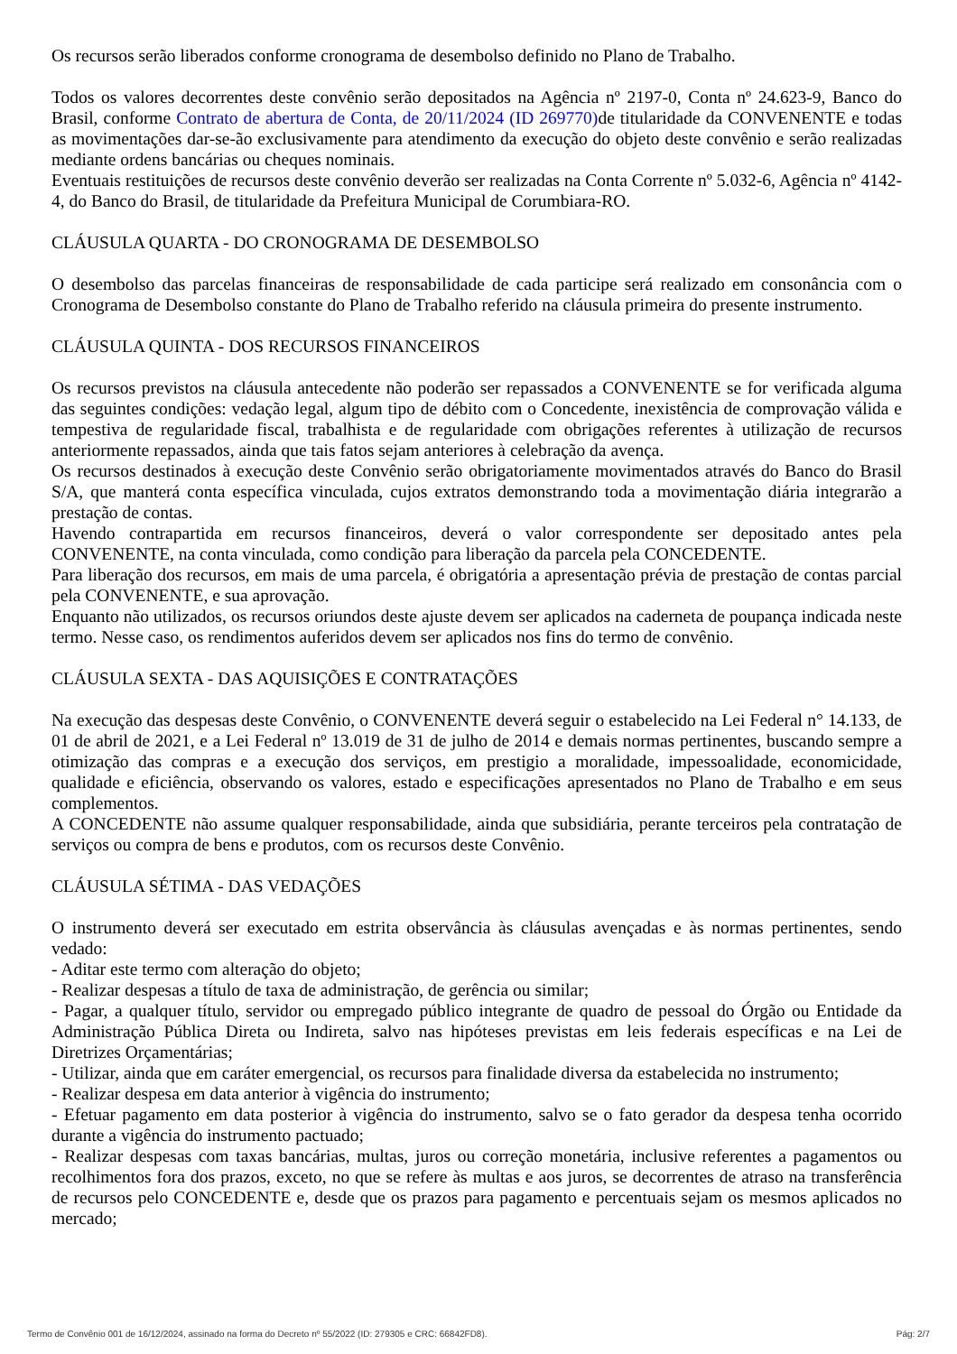Os recursos serão liberados conforme cronograma de desembolso definido no Plano de Trabalho.
Todos os valores decorrentes deste convênio serão depositados na Agência nº 2197-0, Conta nº 24.623-9, Banco do Brasil, conforme Contrato de abertura de Conta, de 20/11/2024 (ID 269770) de titularidade da CONVENENTE e todas as movimentações dar-se-ão exclusivamente para atendimento da execução do objeto deste convênio e serão realizadas mediante ordens bancárias ou cheques nominais.
Eventuais restituições de recursos deste convênio deverão ser realizadas na Conta Corrente nº 5.032-6, Agência nº 4142-4, do Banco do Brasil, de titularidade da Prefeitura Municipal de Corumbiara-RO.
CLÁUSULA QUARTA - DO CRONOGRAMA DE DESEMBOLSO
O desembolso das parcelas financeiras de responsabilidade de cada participe será realizado em consonância com o Cronograma de Desembolso constante do Plano de Trabalho referido na cláusula primeira do presente instrumento.
CLÁUSULA QUINTA - DOS RECURSOS FINANCEIROS
Os recursos previstos na cláusula antecedente não poderão ser repassados a CONVENENTE se for verificada alguma das seguintes condições: vedação legal, algum tipo de débito com o Concedente, inexistência de comprovação válida e tempestiva de regularidade fiscal, trabalhista e de regularidade com obrigações referentes à utilização de recursos anteriormente repassados, ainda que tais fatos sejam anteriores à celebração da avença.
Os recursos destinados à execução deste Convênio serão obrigatoriamente movimentados através do Banco do Brasil S/A, que manterá conta específica vinculada, cujos extratos demonstrando toda a movimentação diária integrarão a prestação de contas.
Havendo contrapartida em recursos financeiros, deverá o valor correspondente ser depositado antes pela CONVENENTE, na conta vinculada, como condição para liberação da parcela pela CONCEDENTE.
Para liberação dos recursos, em mais de uma parcela, é obrigatória a apresentação prévia de prestação de contas parcial pela CONVENENTE, e sua aprovação.
Enquanto não utilizados, os recursos oriundos deste ajuste devem ser aplicados na caderneta de poupança indicada neste termo. Nesse caso, os rendimentos auferidos devem ser aplicados nos fins do termo de convênio.
CLÁUSULA SEXTA - DAS AQUISIÇÕES E CONTRATAÇÕES
Na execução das despesas deste Convênio, o CONVENENTE deverá seguir o estabelecido na Lei Federal n° 14.133, de 01 de abril de 2021, e a Lei Federal nº 13.019 de 31 de julho de 2014 e demais normas pertinentes, buscando sempre a otimização das compras e a execução dos serviços, em prestigio a moralidade, impessoalidade, economicidade, qualidade e eficiência, observando os valores, estado e especificações apresentados no Plano de Trabalho e em seus complementos.
A CONCEDENTE não assume qualquer responsabilidade, ainda que subsidiária, perante terceiros pela contratação de serviços ou compra de bens e produtos, com os recursos deste Convênio.
CLÁUSULA SÉTIMA - DAS VEDAÇÕES
O instrumento deverá ser executado em estrita observância às cláusulas avençadas e às normas pertinentes, sendo vedado:
- Aditar este termo com alteração do objeto;
- Realizar despesas a título de taxa de administração, de gerência ou similar;
- Pagar, a qualquer título, servidor ou empregado público integrante de quadro de pessoal do Órgão ou Entidade da Administração Pública Direta ou Indireta, salvo nas hipóteses previstas em leis federais específicas e na Lei de Diretrizes Orçamentárias;
- Utilizar, ainda que em caráter emergencial, os recursos para finalidade diversa da estabelecida no instrumento;
- Realizar despesa em data anterior à vigência do instrumento;
- Efetuar pagamento em data posterior à vigência do instrumento, salvo se o fato gerador da despesa tenha ocorrido durante a vigência do instrumento pactuado;
- Realizar despesas com taxas bancárias, multas, juros ou correção monetária, inclusive referentes a pagamentos ou recolhimentos fora dos prazos, exceto, no que se refere às multas e aos juros, se decorrentes de atraso na transferência de recursos pelo CONCEDENTE e, desde que os prazos para pagamento e percentuais sejam os mesmos aplicados no mercado;
Termo de Convênio 001 de 16/12/2024, assinado na forma do Decreto nº 55/2022 (ID: 279305 e CRC: 66842FD8). Pág: 2/7